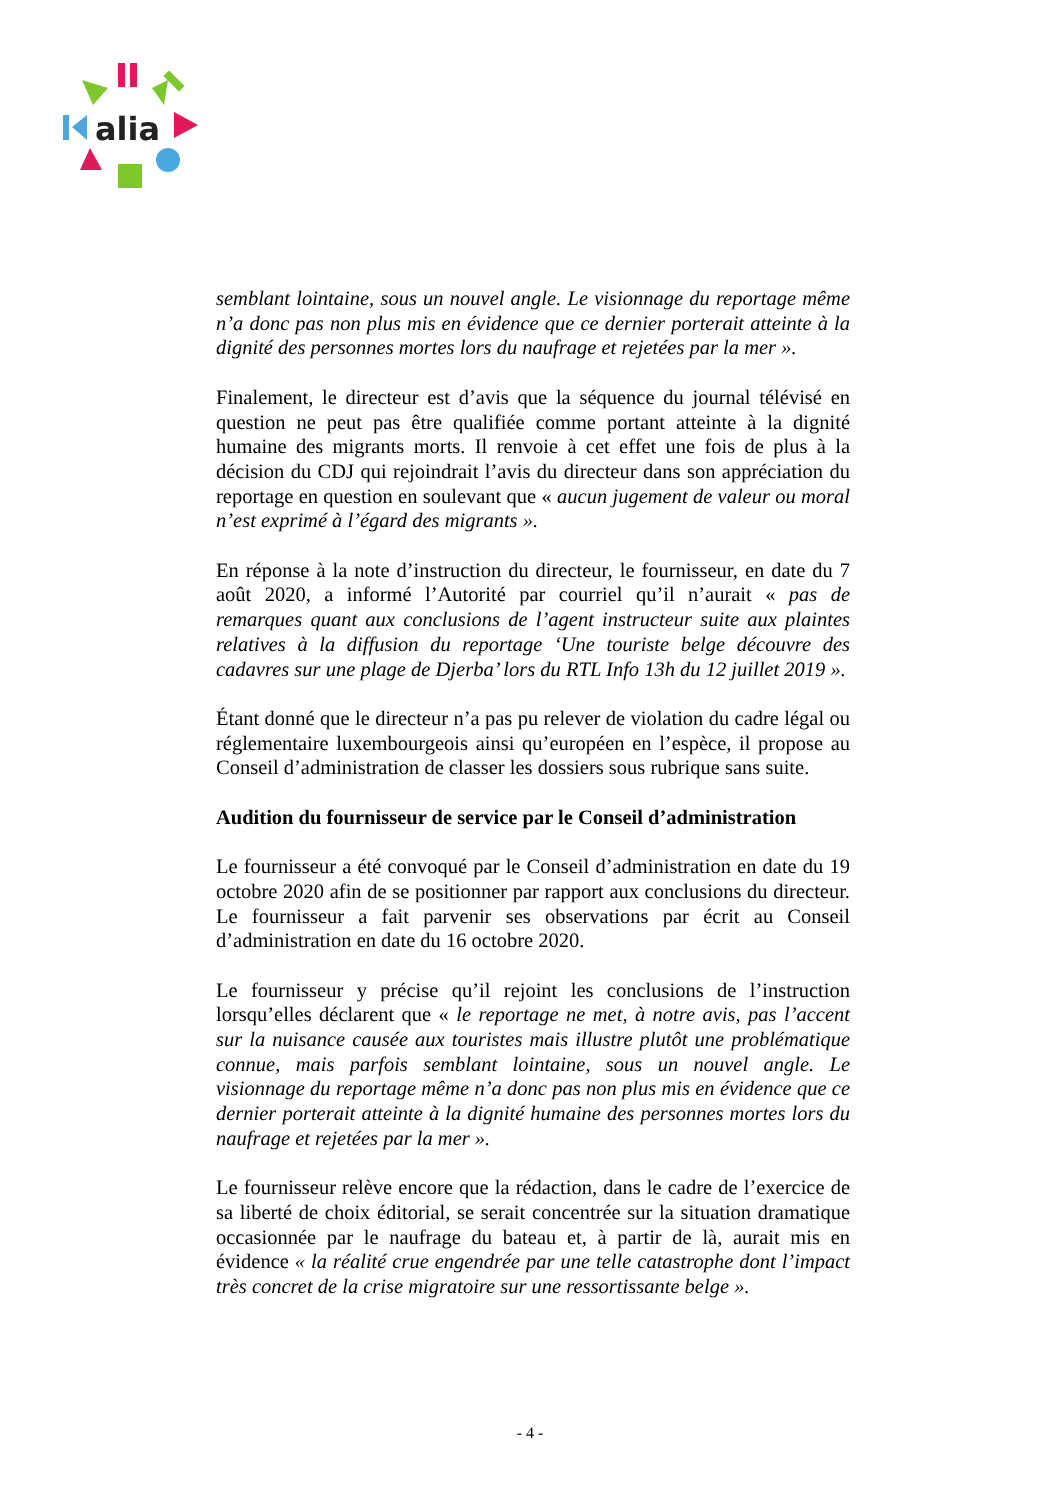alia
semblant lointaine, sous un nouvel angle. Le visionnage du reportage même n’a donc pas non plus mis en évidence que ce dernier porterait atteinte à la dignité des personnes mortes lors du naufrage et rejetées par la mer ».
Finalement, le directeur est d’avis que la séquence du journal télévisé en question ne peut pas être qualifiée comme portant atteinte à la dignité humaine des migrants morts. Il renvoie à cet effet une fois de plus à la décision du CDJ qui rejoindrait l’avis du directeur dans son appréciation du reportage en question en soulevant que « aucun jugement de valeur ou moral n’est exprimé à l’égard des migrants ».
En réponse à la note d’instruction du directeur, le fournisseur, en date du 7 août 2020, a informé l’Autorité par courriel qu’il n’aurait « pas de remarques quant aux conclusions de l’agent instructeur suite aux plaintes relatives à la diffusion du reportage ‘Une touriste belge découvre des cadavres sur une plage de Djerba’ lors du RTL Info 13h du 12 juillet 2019 ».
Étant donné que le directeur n’a pas pu relever de violation du cadre légal ou réglementaire luxembourgeois ainsi qu’européen en l’espèce, il propose au Conseil d’administration de classer les dossiers sous rubrique sans suite.
Audition du fournisseur de service par le Conseil d’administration
Le fournisseur a été convoqué par le Conseil d’administration en date du 19 octobre 2020 afin de se positionner par rapport aux conclusions du directeur. Le fournisseur a fait parvenir ses observations par écrit au Conseil d’administration en date du 16 octobre 2020.
Le fournisseur y précise qu’il rejoint les conclusions de l’instruction lorsqu’elles déclarent que « le reportage ne met, à notre avis, pas l’accent sur la nuisance causée aux touristes mais illustre plutôt une problématique connue, mais parfois semblant lointaine, sous un nouvel angle. Le visionnage du reportage même n’a donc pas non plus mis en évidence que ce dernier porterait atteinte à la dignité humaine des personnes mortes lors du naufrage et rejetées par la mer ».
Le fournisseur relève encore que la rédaction, dans le cadre de l’exercice de sa liberté de choix éditorial, se serait concentrée sur la situation dramatique occasionnée par le naufrage du bateau et, à partir de là, aurait mis en évidence « la réalité crue engendrée par une telle catastrophe dont l’impact très concret de la crise migratoire sur une ressortissante belge ».
- 4 -